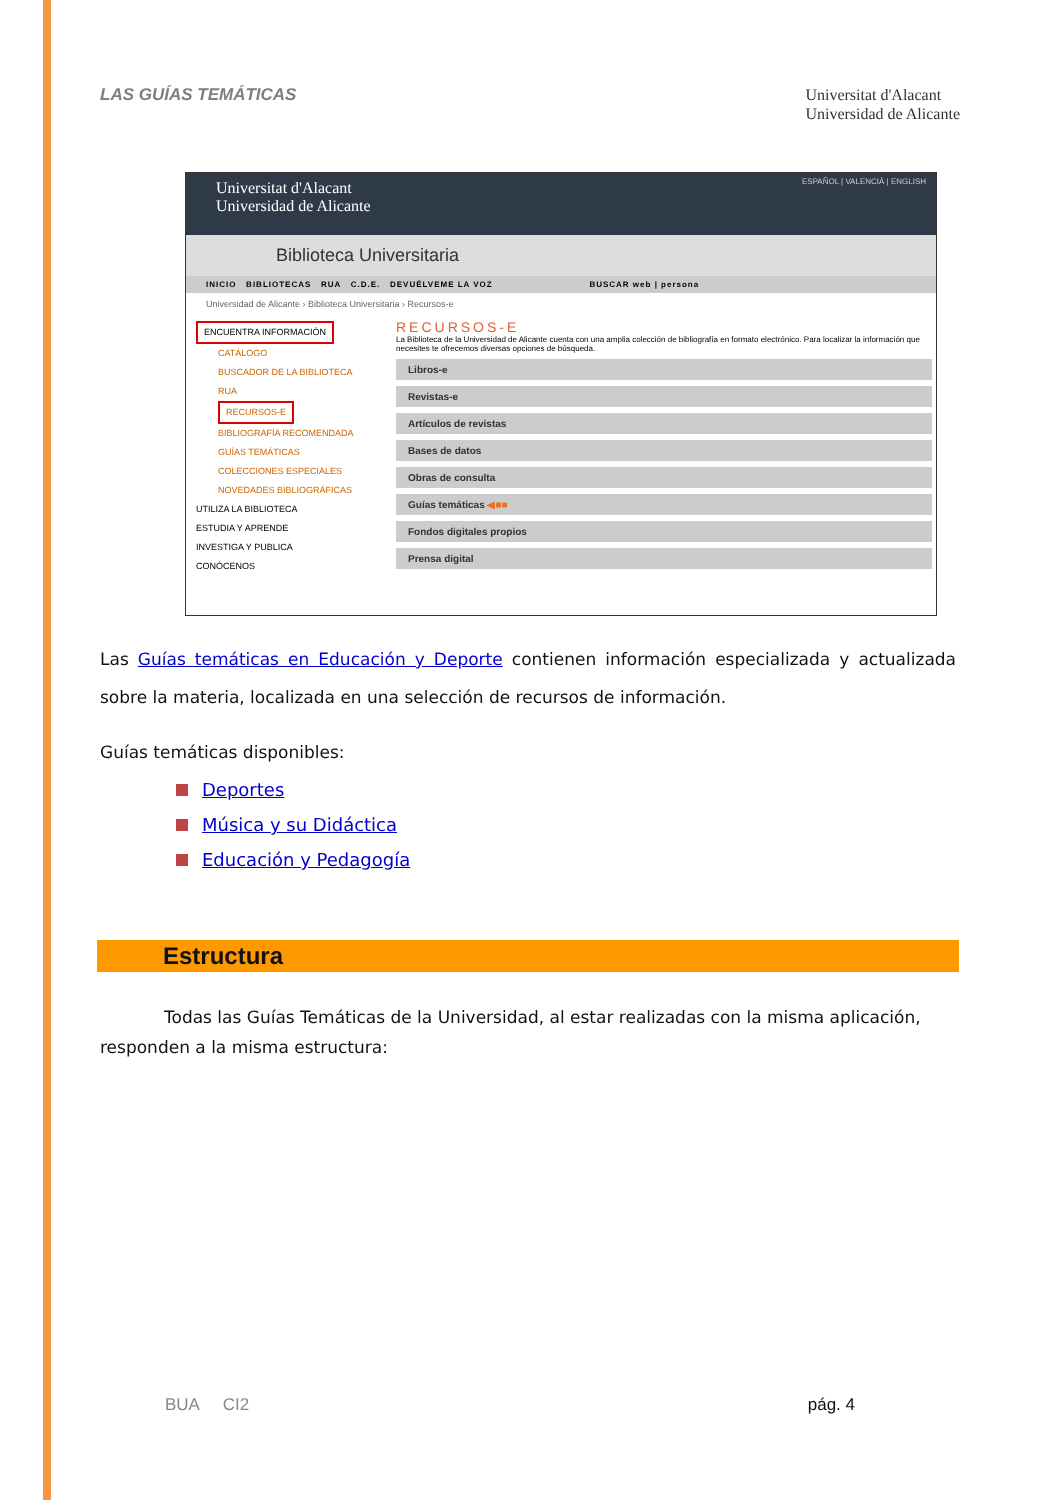LAS GUÍAS TEMÁTICAS
Universitat d'Alacant
Universidad de Alicante
Universitat d'Alacant
Universidad de Alicante
ESPAÑOL | VALENCIÀ | ENGLISH
Biblioteca Universitaria
INICIO BIBLIOTECAS RUA C.D.E. DEVUÉLVEME LA VOZ BUSCAR web | persona
Universidad de Alicante › Biblioteca Universitaria › Recursos-e
ENCUENTRA INFORMACIÓN
CATÁLOGO
BUSCADOR DE LA BIBLIOTECA
RUA
RECURSOS-E
BIBLIOGRAFÍA RECOMENDADA
GUÍAS TEMÁTICAS
COLECCIONES ESPECIALES
NOVEDADES BIBLIOGRÁFICAS
UTILIZA LA BIBLIOTECA
ESTUDIA Y APRENDE
INVESTIGA Y PUBLICA
CONÓCENOS
RECURSOS-E
La Biblioteca de la Universidad de Alicante cuenta con una amplia colección de bibliografía en formato electrónico. Para localizar la información que necesites te ofrecemos diversas opciones de búsqueda.
Libros-e
Revistas-e
Artículos de revistas
Bases de datos
Obras de consulta
Guías temáticas ◀■■
Fondos digitales propios
Prensa digital
Las Guías temáticas en Educación y Deporte contienen información especializada y actualizada sobre la materia, localizada en una selección de recursos de información.
Guías temáticas disponibles:
Deportes
Música y su Didáctica
Educación y Pedagogía
Estructura
Todas las Guías Temáticas de la Universidad, al estar realizadas con la misma aplicación, responden a la misma estructura:
BUA CI2 pág. 4